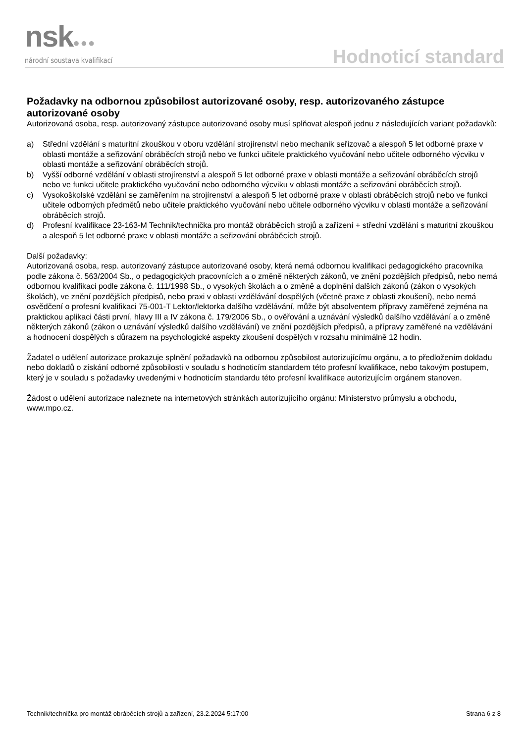nsk●●●
národní soustava kvalifikací
Hodnoticí standard
Požadavky na odbornou způsobilost autorizované osoby, resp. autorizovaného zástupce autorizované osoby
Autorizovaná osoba, resp. autorizovaný zástupce autorizované osoby musí splňovat alespoň jednu z následujících variant požadavků:
a) Střední vzdělání s maturitní zkouškou v oboru vzdělání strojírenství nebo mechanik seřizovač a alespoň 5 let odborné praxe v oblasti montáže a seřizování obráběcích strojů nebo ve funkci učitele praktického vyučování nebo učitele odborného výcviku v oblasti montáže a seřizování obráběcích strojů.
b) Vyšší odborné vzdělání v oblasti strojírenství a alespoň 5 let odborné praxe v oblasti montáže a seřizování obráběcích strojů nebo ve funkci učitele praktického vyučování nebo odborného výcviku v oblasti montáže a seřizování obráběcích strojů.
c) Vysokoškolské vzdělání se zaměřením na strojírenství a alespoň 5 let odborné praxe v oblasti obráběcích strojů nebo ve funkci učitele odborných předmětů nebo učitele praktického vyučování nebo učitele odborného výcviku v oblasti montáže a seřizování obráběcích strojů.
d) Profesní kvalifikace 23-163-M Technik/technička pro montáž obráběcích strojů a zařízení + střední vzdělání s maturitní zkouškou a alespoň 5 let odborné praxe v oblasti montáže a seřizování obráběcích strojů.
Další požadavky:
Autorizovaná osoba, resp. autorizovaný zástupce autorizované osoby, která nemá odbornou kvalifikaci pedagogického pracovníka podle zákona č. 563/2004 Sb., o pedagogických pracovnících a o změně některých zákonů, ve znění pozdějších předpisů, nebo nemá odbornou kvalifikaci podle zákona č. 111/1998 Sb., o vysokých školách a o změně a doplnění dalších zákonů (zákon o vysokých školách), ve znění pozdějších předpisů, nebo praxi v oblasti vzdělávání dospělých (včetně praxe z oblasti zkoušení), nebo nemá osvědčení o profesní kvalifikaci 75-001-T Lektor/lektorka dalšího vzdělávání, může být absolventem přípravy zaměřené zejména na praktickou aplikaci části první, hlavy III a IV zákona č. 179/2006 Sb., o ověřování a uznávání výsledků dalšího vzdělávání a o změně některých zákonů (zákon o uznávání výsledků dalšího vzdělávání) ve znění pozdějších předpisů, a přípravy zaměřené na vzdělávání a hodnocení dospělých s důrazem na psychologické aspekty zkoušení dospělých v rozsahu minimálně 12 hodin.
Žadatel o udělení autorizace prokazuje splnění požadavků na odbornou způsobilost autorizujícímu orgánu, a to předložením dokladu nebo dokladů o získání odborné způsobilosti v souladu s hodnoticím standardem této profesní kvalifikace, nebo takovým postupem, který je v souladu s požadavky uvedenými v hodnoticím standardu této profesní kvalifikace autorizujícím orgánem stanoven.
Žádost o udělení autorizace naleznete na internetových stránkách autorizujícího orgánu: Ministerstvo průmyslu a obchodu, www.mpo.cz.
Technik/technička pro montáž obráběcích strojů a zařízení, 23.2.2024 5:17:00 Strana 6 z 8